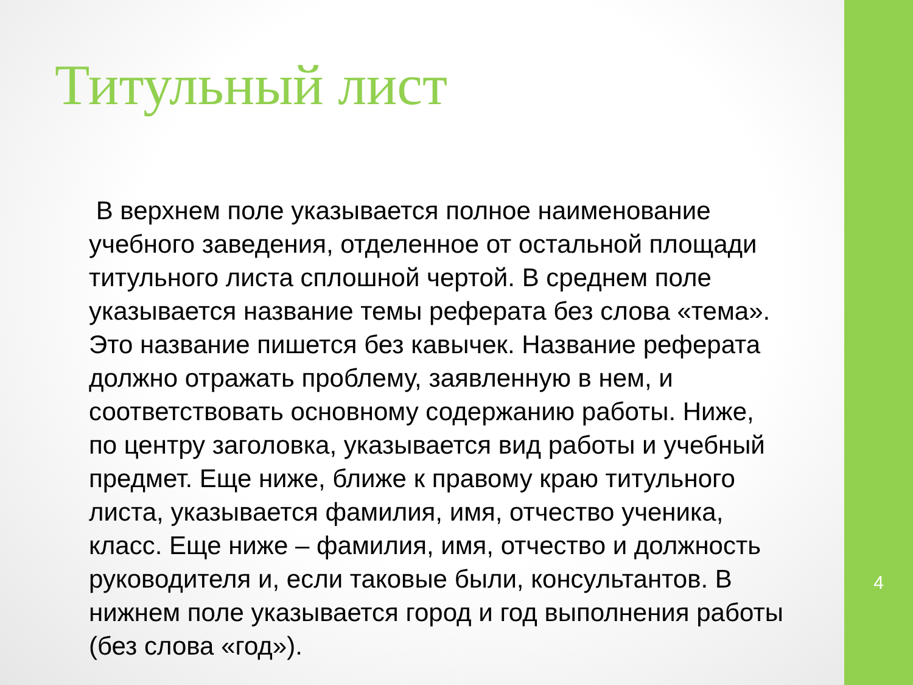Титульный лист
В верхнем поле указывается полное наименование учебного заведения, отделенное от остальной площади титульного листа сплошной чертой. В среднем поле указывается название темы реферата без слова «тема». Это название пишется без кавычек. Название реферата должно отражать проблему, заявленную в нем, и соответствовать основному содержанию работы. Ниже, по центру заголовка, указывается вид работы и учебный предмет. Еще ниже, ближе к правому краю титульного листа, указывается фамилия, имя, отчество ученика, класс. Еще ниже – фамилия, имя, отчество и должность руководителя и, если таковые были, консультантов. В нижнем поле указывается город и год выполнения работы (без слова «год»).
4